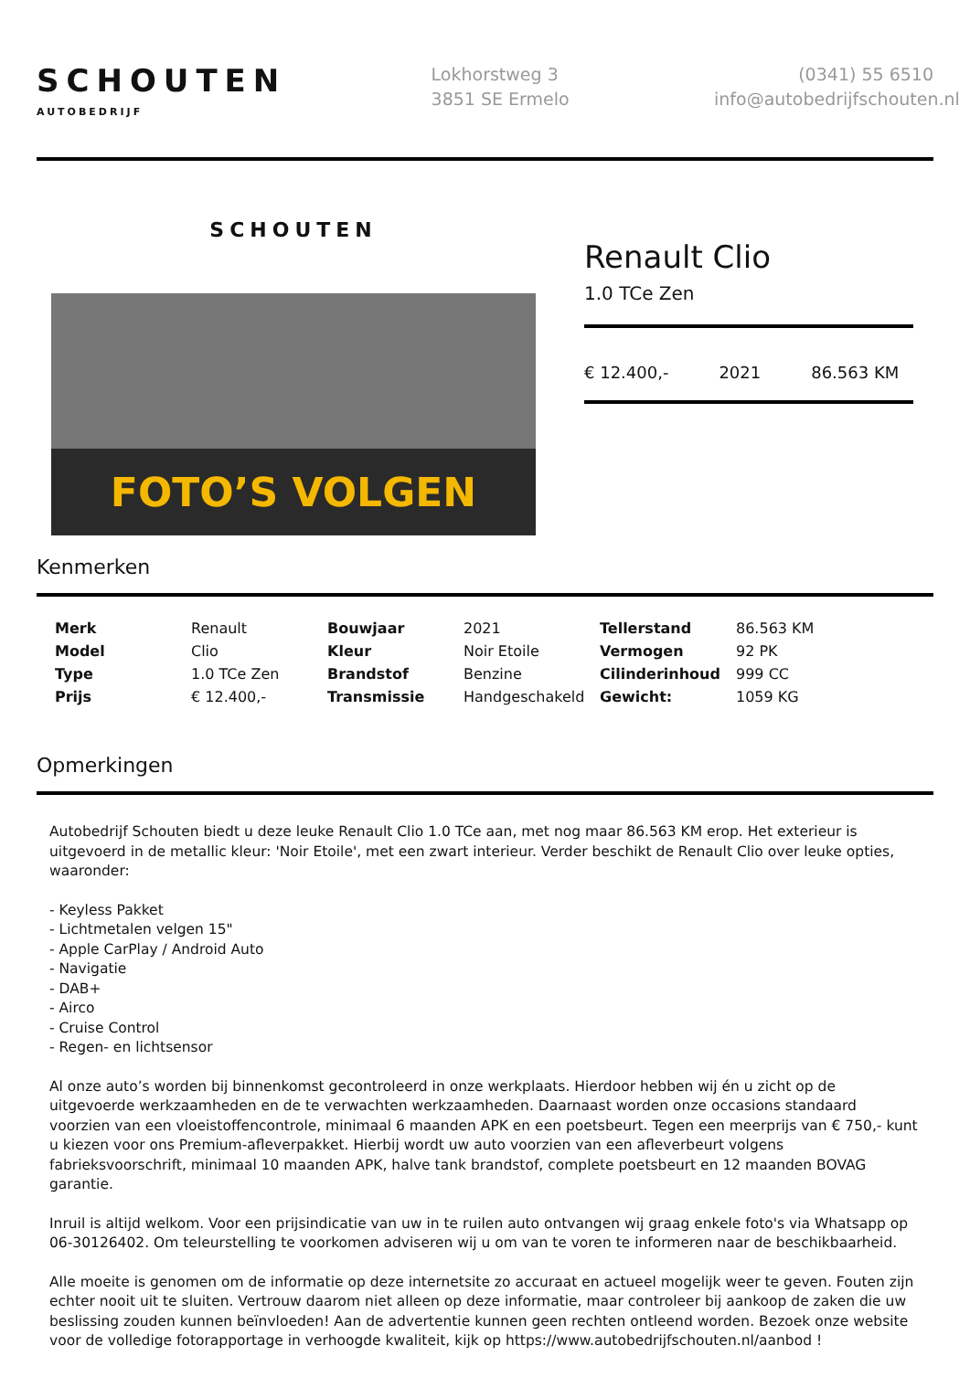SCHOUTEN
AUTOBEDRIJF
Lokhorstweg 3
3851 SE Ermelo
(0341) 55 6510
info@autobedrijfschouten.nl
SCHOUTEN
FOTO’S VOLGEN
Renault Clio
1.0 TCe Zen
€ 12.400,- 2021 86.563 KM
Kenmerken
| Merk | Renault | Bouwjaar | 2021 | Tellerstand | 86.563 KM |
| Model | Clio | Kleur | Noir Etoile | Vermogen | 92 PK |
| Type | 1.0 TCe Zen | Brandstof | Benzine | Cilinderinhoud | 999 CC |
| Prijs | € 12.400,- | Transmissie | Handgeschakeld | Gewicht: | 1059 KG |
Opmerkingen
Autobedrijf Schouten biedt u deze leuke Renault Clio 1.0 TCe aan, met nog maar 86.563 KM erop. Het exterieur is uitgevoerd in de metallic kleur: 'Noir Etoile', met een zwart interieur. Verder beschikt de Renault Clio over leuke opties, waaronder:
- Keyless Pakket
- Lichtmetalen velgen 15"
- Apple CarPlay / Android Auto
- Navigatie
- DAB+
- Airco
- Cruise Control
- Regen- en lichtsensor
Al onze auto’s worden bij binnenkomst gecontroleerd in onze werkplaats. Hierdoor hebben wij én u zicht op de uitgevoerde werkzaamheden en de te verwachten werkzaamheden. Daarnaast worden onze occasions standaard voorzien van een vloeistoffencontrole, minimaal 6 maanden APK en een poetsbeurt. Tegen een meerprijs van € 750,- kunt u kiezen voor ons Premium-afleverpakket. Hierbij wordt uw auto voorzien van een afleverbeurt volgens fabrieksvoorschrift, minimaal 10 maanden APK, halve tank brandstof, complete poetsbeurt en 12 maanden BOVAG garantie.
Inruil is altijd welkom. Voor een prijsindicatie van uw in te ruilen auto ontvangen wij graag enkele foto's via Whatsapp op 06-30126402. Om teleurstelling te voorkomen adviseren wij u om van te voren te informeren naar de beschikbaarheid.
Alle moeite is genomen om de informatie op deze internetsite zo accuraat en actueel mogelijk weer te geven. Fouten zijn echter nooit uit te sluiten. Vertrouw daarom niet alleen op deze informatie, maar controleer bij aankoop de zaken die uw beslissing zouden kunnen beïnvloeden! Aan de advertentie kunnen geen rechten ontleend worden. Bezoek onze website voor de volledige fotorapportage in verhoogde kwaliteit, kijk op https://www.autobedrijfschouten.nl/aanbod !